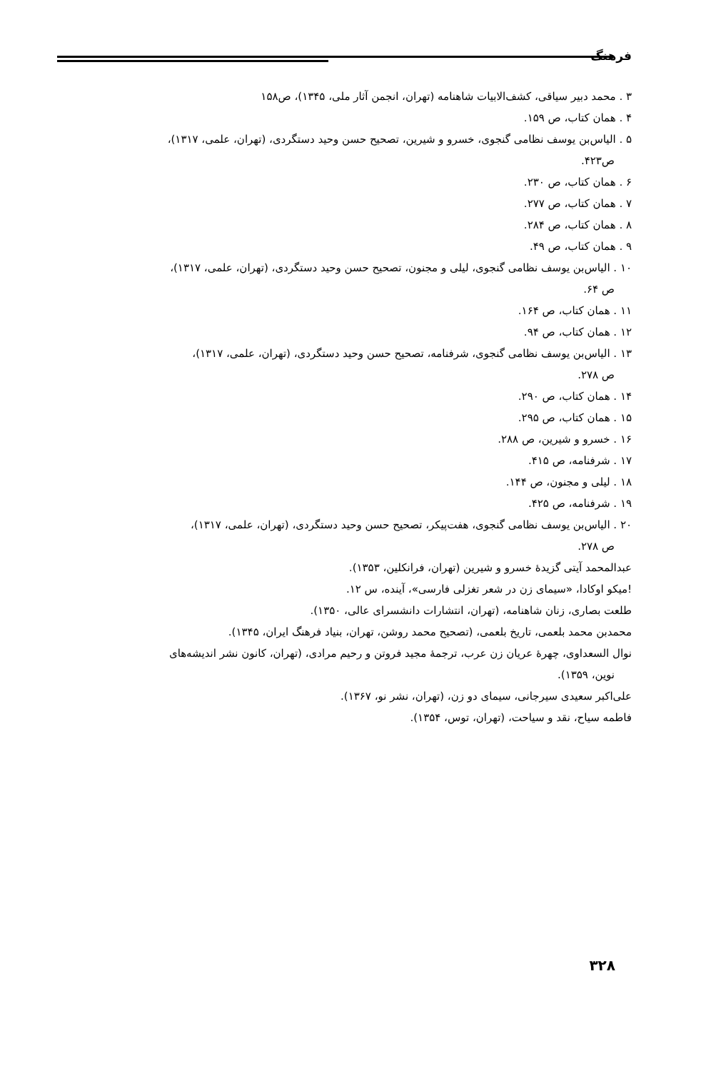فرهنگ
۳ . محمد دبیر سیاقی، کشف‌الابیات شاهنامه (تهران، انجمن آثار ملی، ۱۳۴۵)، ص۱۵۸
۴ . همان کتاب، ص ۱۵۹.
۵ . الیاس‌بن یوسف نظامی گنجوی، خسرو و شیرین، تصحیح حسن وحید دستگردی، (تهران، علمی، ۱۳۱۷)،
ص۴۲۳.
۶ . همان کتاب، ص ۲۳۰.
۷ . همان کتاب، ص ۲۷۷.
۸ . همان کتاب، ص ۲۸۴.
۹ . همان کتاب، ص ۴۹.
۱۰ . الیاس‌بن یوسف نظامی گنجوی، لیلی و مجنون، تصحیح حسن وحید دستگردی، (تهران، علمی، ۱۳۱۷)،
ص ۶۴.
۱۱ . همان کتاب، ص ۱۶۴.
۱۲ . همان کتاب، ص ۹۴.
۱۳ . الیاس‌بن یوسف نظامی گنجوی، شرفنامه، تصحیح حسن وحید دستگردی، (تهران، علمی، ۱۳۱۷)،
ص ۲۷۸.
۱۴ . همان کتاب، ص ۲۹۰.
۱۵ . همان کتاب، ص ۲۹۵.
۱۶ . خسرو و شیرین، ص ۲۸۸.
۱۷ . شرفنامه، ص ۴۱۵.
۱۸ . لیلی و مجنون، ص ۱۴۴.
۱۹ . شرفنامه، ص ۴۲۵.
۲۰ . الیاس‌بن یوسف نظامی گنجوی، هفت‌پیکر، تصحیح حسن وحید دستگردی، (تهران، علمی، ۱۳۱۷)،
ص ۲۷۸.
عبدالمحمد آیتی گزیدهٔ خسرو و شیرین (تهران، فرانکلین، ۱۳۵۳).
!میکو اوکادا، «سیمای زن در شعر تغزلی فارسی»، آینده، س ۱۲.
طلعت بصاری، زنان شاهنامه، (تهران، انتشارات دانشسرای عالی، ۱۳۵۰).
محمدبن محمد بلعمی، تاریخ بلعمی، (تصحیح محمد روشن، تهران، بنیاد فرهنگ ایران، ۱۳۴۵).
نوال السعداوی، چهرهٔ عریان زن عرب، ترجمهٔ مجید فروتن و رحیم مرادی، (تهران، کانون نشر اندیشه‌های
نوین، ۱۳۵۹).
علی‌اکبر سعیدی سیرجانی، سیمای دو زن، (تهران، نشر نو، ۱۳۶۷).
فاطمه سیاح، نقد و سیاحت، (تهران، توس، ۱۳۵۴).
۳۲۸